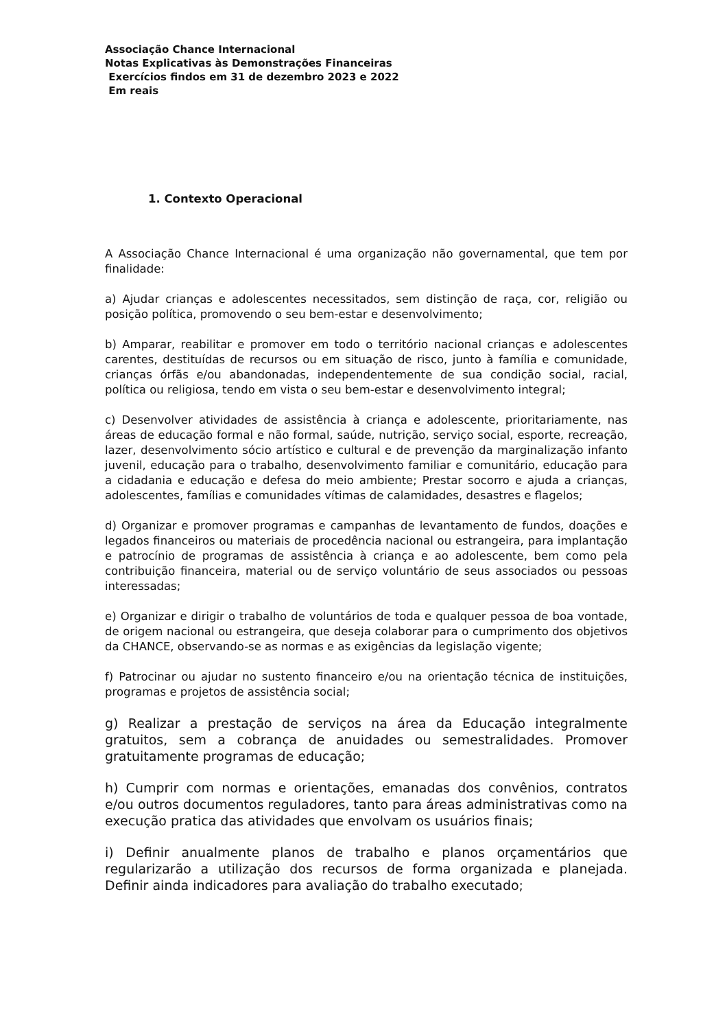Associação Chance Internacional
Notas Explicativas às Demonstrações Financeiras
Exercícios findos em 31 de dezembro 2023 e 2022
Em reais
1. Contexto Operacional
A Associação Chance Internacional é uma organização não governamental, que tem por finalidade:
a) Ajudar crianças e adolescentes necessitados, sem distinção de raça, cor, religião ou posição política, promovendo o seu bem-estar e desenvolvimento;
b) Amparar, reabilitar e promover em todo o território nacional crianças e adolescentes carentes, destituídas de recursos ou em situação de risco, junto à família e comunidade, crianças órfãs e/ou abandonadas, independentemente de sua condição social, racial, política ou religiosa, tendo em vista o seu bem-estar e desenvolvimento integral;
c) Desenvolver atividades de assistência à criança e adolescente, prioritariamente, nas áreas de educação formal e não formal, saúde, nutrição, serviço social, esporte, recreação, lazer, desenvolvimento sócio artístico e cultural e de prevenção da marginalização infanto juvenil, educação para o trabalho, desenvolvimento familiar e comunitário, educação para a cidadania e educação e defesa do meio ambiente; Prestar socorro e ajuda a crianças, adolescentes, famílias e comunidades vítimas de calamidades, desastres e flagelos;
d) Organizar e promover programas e campanhas de levantamento de fundos, doações e legados financeiros ou materiais de procedência nacional ou estrangeira, para implantação e patrocínio de programas de assistência à criança e ao adolescente, bem como pela contribuição financeira, material ou de serviço voluntário de seus associados ou pessoas interessadas;
e) Organizar e dirigir o trabalho de voluntários de toda e qualquer pessoa de boa vontade, de origem nacional ou estrangeira, que deseja colaborar para o cumprimento dos objetivos da CHANCE, observando-se as normas e as exigências da legislação vigente;
f) Patrocinar ou ajudar no sustento financeiro e/ou na orientação técnica de instituições, programas e projetos de assistência social;
g) Realizar a prestação de serviços na área da Educação integralmente gratuitos, sem a cobrança de anuidades ou semestralidades. Promover gratuitamente programas de educação;
h) Cumprir com normas e orientações, emanadas dos convênios, contratos e/ou outros documentos reguladores, tanto para áreas administrativas como na execução pratica das atividades que envolvam os usuários finais;
i) Definir anualmente planos de trabalho e planos orçamentários que regularizarão a utilização dos recursos de forma organizada e planejada. Definir ainda indicadores para avaliação do trabalho executado;